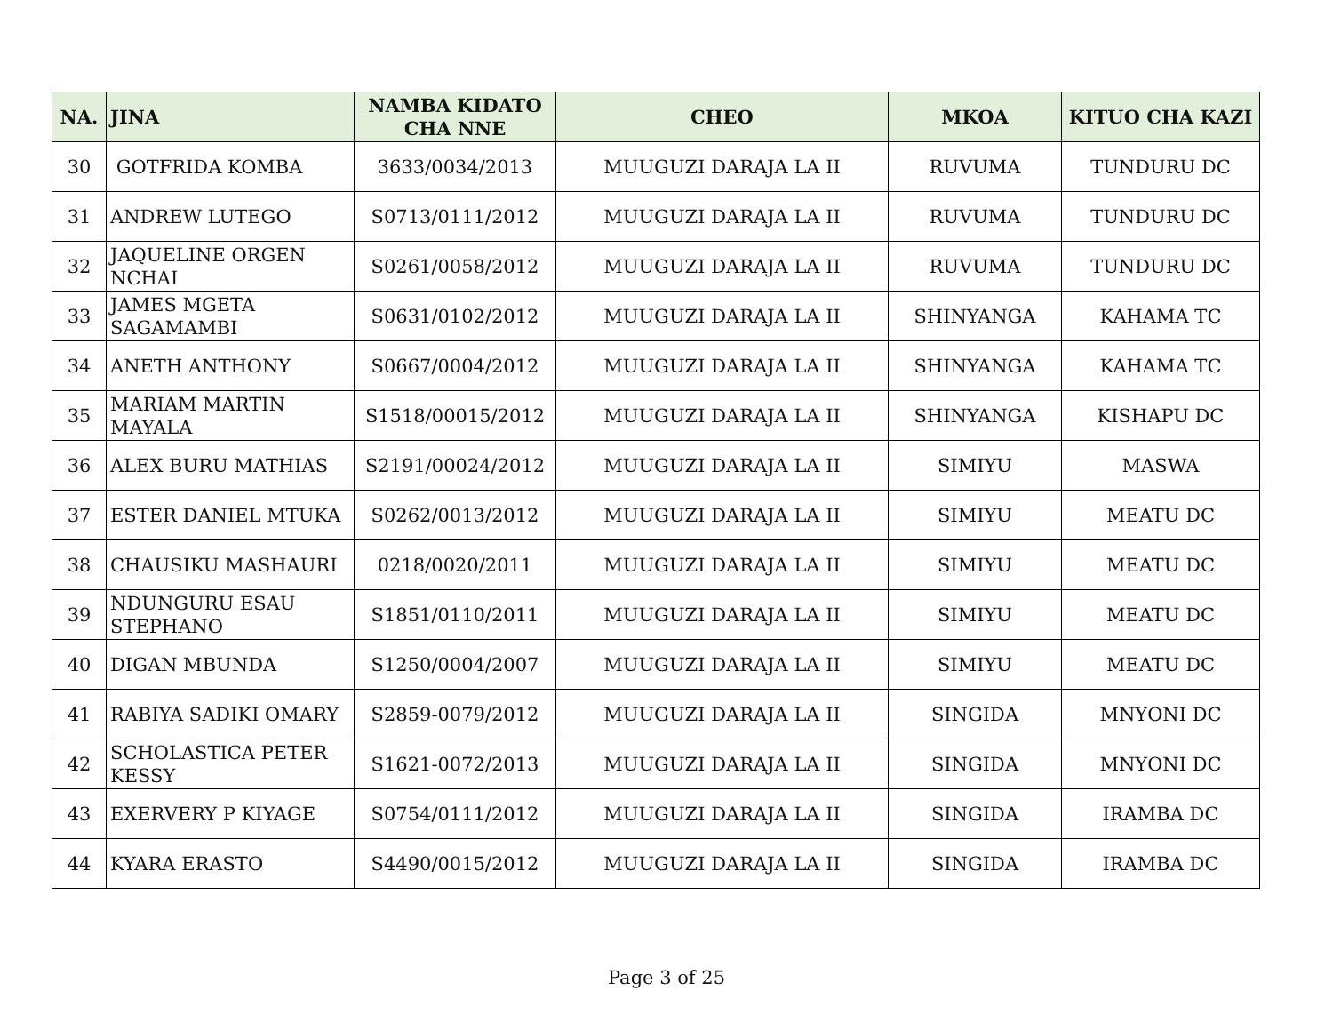| NA. | JINA | NAMBA KIDATO CHA NNE | CHEO | MKOA | KITUO CHA KAZI |
| --- | --- | --- | --- | --- | --- |
| 30 | GOTFRIDA KOMBA | 3633/0034/2013 | MUUGUZI DARAJA LA II | RUVUMA | TUNDURU DC |
| 31 | ANDREW LUTEGO | S0713/0111/2012 | MUUGUZI DARAJA LA II | RUVUMA | TUNDURU DC |
| 32 | JAQUELINE ORGEN NCHAI | S0261/0058/2012 | MUUGUZI DARAJA LA II | RUVUMA | TUNDURU DC |
| 33 | JAMES MGETA SAGAMAMBI | S0631/0102/2012 | MUUGUZI DARAJA LA II | SHINYANGA | KAHAMA TC |
| 34 | ANETH ANTHONY | S0667/0004/2012 | MUUGUZI DARAJA LA II | SHINYANGA | KAHAMA TC |
| 35 | MARIAM MARTIN MAYALA | S1518/00015/2012 | MUUGUZI DARAJA LA II | SHINYANGA | KISHAPU DC |
| 36 | ALEX BURU MATHIAS | S2191/00024/2012 | MUUGUZI DARAJA LA II | SIMIYU | MASWA |
| 37 | ESTER DANIEL MTUKA | S0262/0013/2012 | MUUGUZI DARAJA LA II | SIMIYU | MEATU DC |
| 38 | CHAUSIKU MASHAURI | 0218/0020/2011 | MUUGUZI DARAJA LA II | SIMIYU | MEATU DC |
| 39 | NDUNGURU ESAU STEPHANO | S1851/0110/2011 | MUUGUZI DARAJA LA II | SIMIYU | MEATU DC |
| 40 | DIGAN MBUNDA | S1250/0004/2007 | MUUGUZI DARAJA LA II | SIMIYU | MEATU DC |
| 41 | RABIYA SADIKI OMARY | S2859-0079/2012 | MUUGUZI DARAJA LA II | SINGIDA | MNYONI DC |
| 42 | SCHOLASTICA PETER KESSY | S1621-0072/2013 | MUUGUZI DARAJA LA II | SINGIDA | MNYONI DC |
| 43 | EXERVERY P KIYAGE | S0754/0111/2012 | MUUGUZI DARAJA LA II | SINGIDA | IRAMBA DC |
| 44 | KYARA ERASTO | S4490/0015/2012 | MUUGUZI DARAJA LA II | SINGIDA | IRAMBA DC |
Page 3 of 25